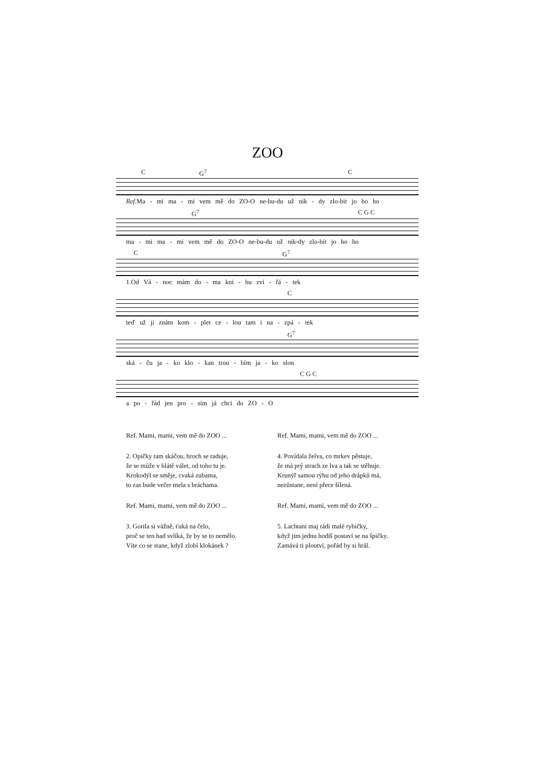ZOO
C G<sup>7</sup> C
Ref. Ma - mi ma - mi vem mě do ZO-O ne-bu-du už nik - dy zlo-bit jo ho ho
G<sup>7</sup> C G C
ma - mi ma - mi vem mě do ZO-O ne-bu-du už nik-dy zlo-bit jo ho ho
C G<sup>7</sup>
1.Od Vá - noc mám do - ma kni - hu zví - řá - tek
C
teď už ji znám kom - plet ce - lou tam i na - zpá - tek
G<sup>7</sup>
ská - ču ja - ko klo - kan trou - bím ja - ko slon
C G C
a po - řád jen pro - sím já chci do ZO - O
Ref. Mami, mami, vem mě do ZOO ...
2. Opičky tam skáčou, hroch se raduje,
že se může v blátě válet, od toho tu je.
Krokodýl se směje, cvaká zubama,
to zas bude večer mela s bráchama.
Ref. Mami, mami, vem mě do ZOO ...
3. Gorila si vážně, ťuká na čelo,
proč se ten had svlíká, že by se to nemělo.
Víte co se stane, když zlobí klokánek ?
Ref. Mami, mami, vem mě do ZOO ...
4. Povídala želva, co mrkev pěstuje,
že má prý strach ze lva a tak se stěhuje.
Krunýř samou rýhu od jeho drápků má,
nezůstane, není přece šílená.
Ref. Mami, mami, vem mě do ZOO ...
5. Lachtani maj rádi malé rybičky,
když jim jednu hodíš postaví se na špičky.
Zamává ti ploutví, pořád by si hrál.